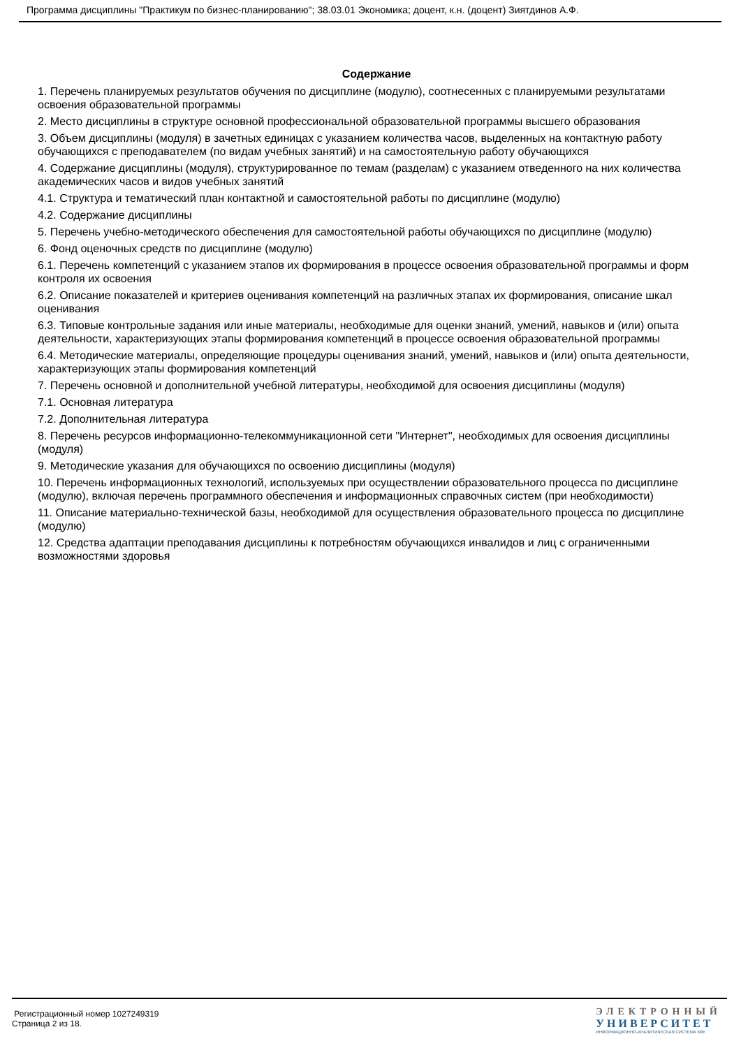Программа дисциплины "Практикум по бизнес-планированию"; 38.03.01 Экономика; доцент, к.н. (доцент) Зиятдинов А.Ф.
Содержание
1. Перечень планируемых результатов обучения по дисциплине (модулю), соотнесенных с планируемыми результатами освоения образовательной программы
2. Место дисциплины в структуре основной профессиональной образовательной программы высшего образования
3. Объем дисциплины (модуля) в зачетных единицах с указанием количества часов, выделенных на контактную работу обучающихся с преподавателем (по видам учебных занятий) и на самостоятельную работу обучающихся
4. Содержание дисциплины (модуля), структурированное по темам (разделам) с указанием отведенного на них количества академических часов и видов учебных занятий
4.1. Структура и тематический план контактной и самостоятельной работы по дисциплине (модулю)
4.2. Содержание дисциплины
5. Перечень учебно-методического обеспечения для самостоятельной работы обучающихся по дисциплине (модулю)
6. Фонд оценочных средств по дисциплине (модулю)
6.1. Перечень компетенций с указанием этапов их формирования в процессе освоения образовательной программы и форм контроля их освоения
6.2. Описание показателей и критериев оценивания компетенций на различных этапах их формирования, описание шкал оценивания
6.3. Типовые контрольные задания или иные материалы, необходимые для оценки знаний, умений, навыков и (или) опыта деятельности, характеризующих этапы формирования компетенций в процессе освоения образовательной программы
6.4. Методические материалы, определяющие процедуры оценивания знаний, умений, навыков и (или) опыта деятельности, характеризующих этапы формирования компетенций
7. Перечень основной и дополнительной учебной литературы, необходимой для освоения дисциплины (модуля)
7.1. Основная литература
7.2. Дополнительная литература
8. Перечень ресурсов информационно-телекоммуникационной сети "Интернет", необходимых для освоения дисциплины (модуля)
9. Методические указания для обучающихся по освоению дисциплины (модуля)
10. Перечень информационных технологий, используемых при осуществлении образовательного процесса по дисциплине (модулю), включая перечень программного обеспечения и информационных справочных систем (при необходимости)
11. Описание материально-технической базы, необходимой для осуществления образовательного процесса по дисциплине (модулю)
12. Средства адаптации преподавания дисциплины к потребностям обучающихся инвалидов и лиц с ограниченными возможностями здоровья
Регистрационный номер 1027249319
Страница 2 из 18.
ЭЛЕКТРОННЫЙ
УНИВЕРСИТЕТ
ИНФОРМАЦИОННО-АНАЛИТИЧЕСКАЯ СИСТЕМА КФУ